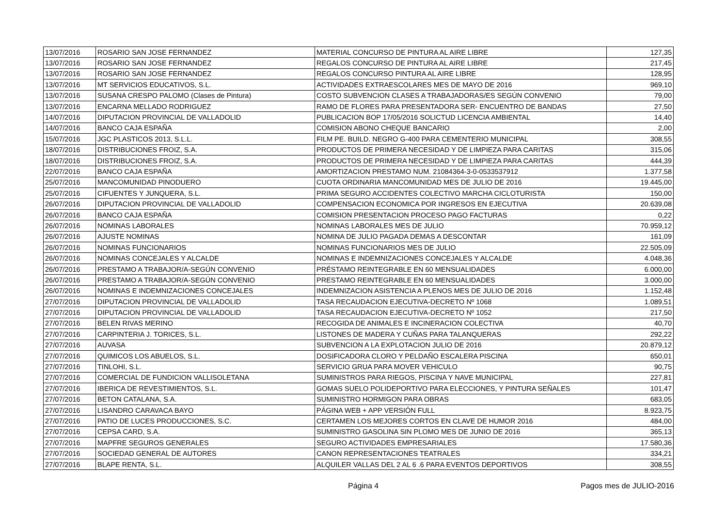| 13/07/2016 | ROSARIO SAN JOSE FERNANDEZ | MATERIAL CONCURSO DE PINTURA AL AIRE LIBRE | 127,35 |
| 13/07/2016 | ROSARIO SAN JOSE FERNANDEZ | REGALOS CONCURSO DE PINTURA AL AIRE LIBRE | 217,45 |
| 13/07/2016 | ROSARIO SAN JOSE FERNANDEZ | REGALOS CONCURSO PINTURA AL AIRE LIBRE | 128,95 |
| 13/07/2016 | MT SERVICIOS EDUCATIVOS, S.L. | ACTIVIDADES EXTRAESCOLARES MES DE MAYO DE 2016 | 969,10 |
| 13/07/2016 | SUSANA CRESPO PALOMO (Clases de Pintura) | COSTO SUBVENCION CLASES A TRABAJADORAS/ES SEGÚN CONVENIO | 79,00 |
| 13/07/2016 | ENCARNA MELLADO RODRIGUEZ | RAMO DE FLORES PARA PRESENTADORA SER- ENCUENTRO DE BANDAS | 27,50 |
| 14/07/2016 | DIPUTACION PROVINCIAL DE VALLADOLID | PUBLICACION BOP 17/05/2016 SOLICTUD LICENCIA AMBIENTAL | 14,40 |
| 14/07/2016 | BANCO CAJA ESPAÑA | COMISION ABONO CHEQUE BANCARIO | 2,00 |
| 15/07/2016 | JGC PLASTICOS 2013, S.L.L. | FILM PE. BUILD. NEGRO G-400 PARA CEMENTERIO MUNICIPAL | 308,55 |
| 18/07/2016 | DISTRIBUCIONES FROIZ, S.A. | PRODUCTOS DE PRIMERA NECESIDAD Y DE LIMPIEZA PARA CARITAS | 315,06 |
| 18/07/2016 | DISTRIBUCIONES FROIZ, S.A. | PRODUCTOS DE PRIMERA NECESIDAD Y DE LIMPIEZA PARA CARITAS | 444,39 |
| 22/07/2016 | BANCO CAJA ESPAÑA | AMORTIZACION PRESTAMO NUM. 21084364-3-0-0533537912 | 1.377,58 |
| 25/07/2016 | MANCOMUNIDAD PINODUERO | CUOTA ORDINARIA MANCOMUNIDAD MES DE JULIO DE 2016 | 19.445,00 |
| 25/07/2016 | CIFUENTES Y JUNQUERA, S.L. | PRIMA SEGURO ACCIDENTES COLECTIVO MARCHA CICLOTURISTA | 150,00 |
| 26/07/2016 | DIPUTACION PROVINCIAL DE VALLADOLID | COMPENSACION ECONOMICA POR INGRESOS EN EJECUTIVA | 20.639,08 |
| 26/07/2016 | BANCO CAJA ESPAÑA | COMISION PRESENTACION PROCESO PAGO FACTURAS | 0,22 |
| 26/07/2016 | NOMINAS LABORALES | NOMINAS LABORALES MES DE JULIO | 70.959,12 |
| 26/07/2016 | AJUSTE NOMINAS | NOMINA DE JULIO PAGADA DEMAS A DESCONTAR | 161,09 |
| 26/07/2016 | NOMINAS FUNCIONARIOS | NOMINAS FUNCIONARIOS MES DE JULIO | 22.505,09 |
| 26/07/2016 | NOMINAS CONCEJALES Y ALCALDE | NOMINAS E INDEMNIZACIONES CONCEJALES Y ALCALDE | 4.048,36 |
| 26/07/2016 | PRESTAMO A TRABAJOR/A-SEGÚN CONVENIO | PRÉSTAMO REINTEGRABLE EN 60 MENSUALIDADES | 6.000,00 |
| 26/07/2016 | PRESTAMO A TRABAJOR/A-SEGÚN CONVENIO | PRESTAMO REINTEGRABLE EN 60 MENSUALIDADES | 3.000,00 |
| 26/07/2016 | NOMINAS E INDEMNIZACIONES CONCEJALES | INDEMNIZACION ASISTENCIA A PLENOS MES DE JULIO DE 2016 | 1.152,48 |
| 27/07/2016 | DIPUTACION PROVINCIAL DE VALLADOLID | TASA RECAUDACION EJECUTIVA-DECRETO Nº 1068 | 1.089,51 |
| 27/07/2016 | DIPUTACION PROVINCIAL DE VALLADOLID | TASA RECAUDACION EJECUTIVA-DECRETO Nº 1052 | 217,50 |
| 27/07/2016 | BELEN RIVAS MERINO | RECOGIDA DE ANIMALES E INCINERACION COLECTIVA | 40,70 |
| 27/07/2016 | CARPINTERIA J. TORICES, S.L. | LISTONES DE MADERA Y CUÑAS PARA TALANQUERAS | 292,22 |
| 27/07/2016 | AUVASA | SUBVENCION A LA EXPLOTACION JULIO DE 2016 | 20.879,12 |
| 27/07/2016 | QUIMICOS LOS ABUELOS, S.L. | DOSIFICADORA CLORO Y PELDAÑO ESCALERA PISCINA | 650,01 |
| 27/07/2016 | TINLOHI, S.L. | SERVICIO GRUA PARA MOVER VEHICULO | 90,75 |
| 27/07/2016 | COMERCIAL DE FUNDICION VALLISOLETANA | SUMINISTROS PARA RIEGOS, PISCINA Y NAVE MUNICIPAL | 227,81 |
| 27/07/2016 | IBERICA DE REVESTIMIENTOS, S.L. | GOMAS SUELO POLIDEPORTIVO PARA ELECCIONES, Y PINTURA SEÑALES | 101,47 |
| 27/07/2016 | BETON CATALANA, S.A. | SUMINISTRO HORMIGON PARA OBRAS | 683,05 |
| 27/07/2016 | LISANDRO CARAVACA BAYO | PÁGINA WEB + APP VERSIÓN FULL | 8.923,75 |
| 27/07/2016 | PATIO DE LUCES PRODUCCIONES, S.C. | CERTAMEN LOS MEJORES CORTOS EN CLAVE DE HUMOR 2016 | 484,00 |
| 27/07/2016 | CEPSA CARD, S.A. | SUMINISTRO GASOLINA SIN PLOMO MES DE JUNIO DE 2016 | 365,13 |
| 27/07/2016 | MAPFRE SEGUROS GENERALES | SEGURO ACTIVIDADES EMPRESARIALES | 17.580,36 |
| 27/07/2016 | SOCIEDAD GENERAL DE AUTORES | CANON REPRESENTACIONES TEATRALES | 334,21 |
| 27/07/2016 | BLAPE RENTA, S.L. | ALQUILER VALLAS DEL 2 AL 6 .6 PARA EVENTOS DEPORTIVOS | 308,55 |
Página 4 Pagos mes de JULIO-2016